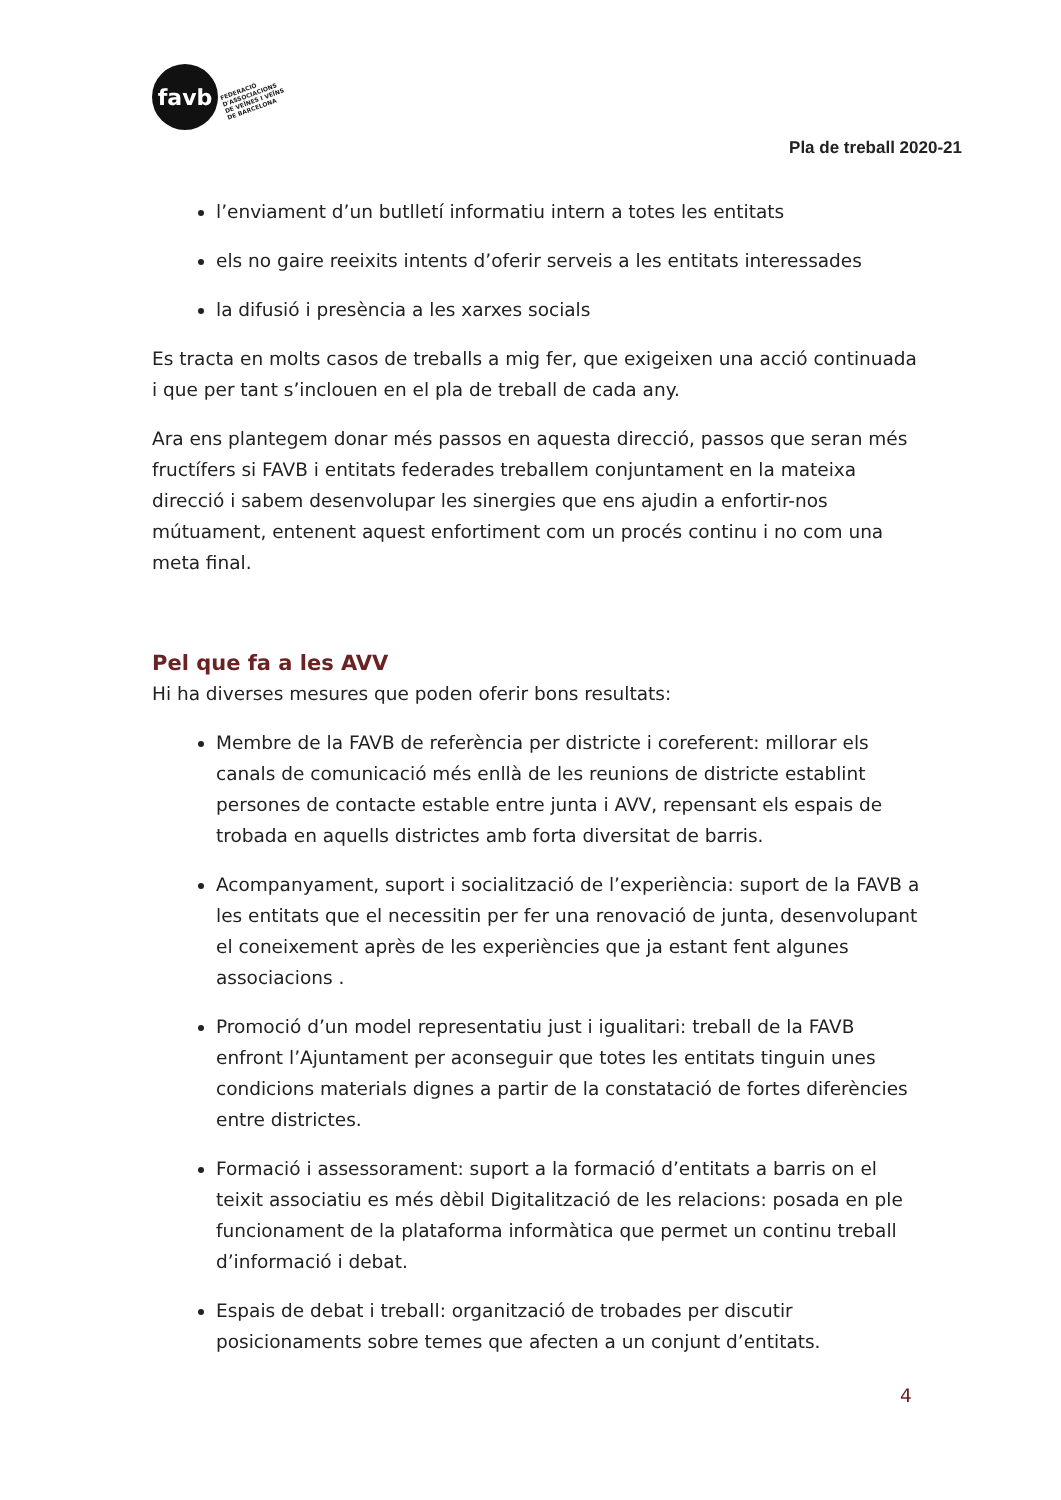favb
FEDERACIÓ
D'ASSOCIACIONS
DE VEÏNES I VEÏNS
DE BARCELONA
Pla de treball 2020-21
l’enviament d’un butlletí informatiu intern a totes les entitats
els no gaire reeixits intents d’oferir serveis a les entitats interessades
la difusió i presència a les xarxes socials
Es tracta en molts casos de treballs a mig fer, que exigeixen una acció continuada i que per tant s’inclouen en el pla de treball de cada any.
Ara ens plantegem donar més passos en aquesta direcció, passos que seran més fructífers si FAVB i entitats federades treballem conjuntament en la mateixa direcció i sabem desenvolupar les sinergies que ens ajudin a enfortir-nos mútuament, entenent aquest enfortiment com un procés continu i no com una meta final.
Pel que fa a les AVV
Hi ha diverses mesures que poden oferir bons resultats:
Membre de la FAVB de referència per districte i coreferent: millorar els canals de comunicació més enllà de les reunions de districte establint persones de contacte estable entre junta i AVV, repensant els espais de trobada en aquells districtes amb forta diversitat de barris.
Acompanyament, suport i socialització de l’experiència: suport de la FAVB a les entitats que el necessitin per fer una renovació de junta, desenvolupant el coneixement après de les experiències que ja estant fent algunes associacions .
Promoció d’un model representatiu just i igualitari: treball de la FAVB enfront l’Ajuntament per aconseguir que totes les entitats tinguin unes condicions materials dignes a partir de la constatació de fortes diferències entre districtes.
Formació i assessorament: suport a la formació d’entitats a barris on el teixit associatiu es més dèbil Digitalització de les relacions: posada en ple funcionament de la plataforma informàtica que permet un continu treball d’informació i debat.
Espais de debat i treball: organització de trobades per discutir posicionaments sobre temes que afecten a un conjunt d’entitats.
4